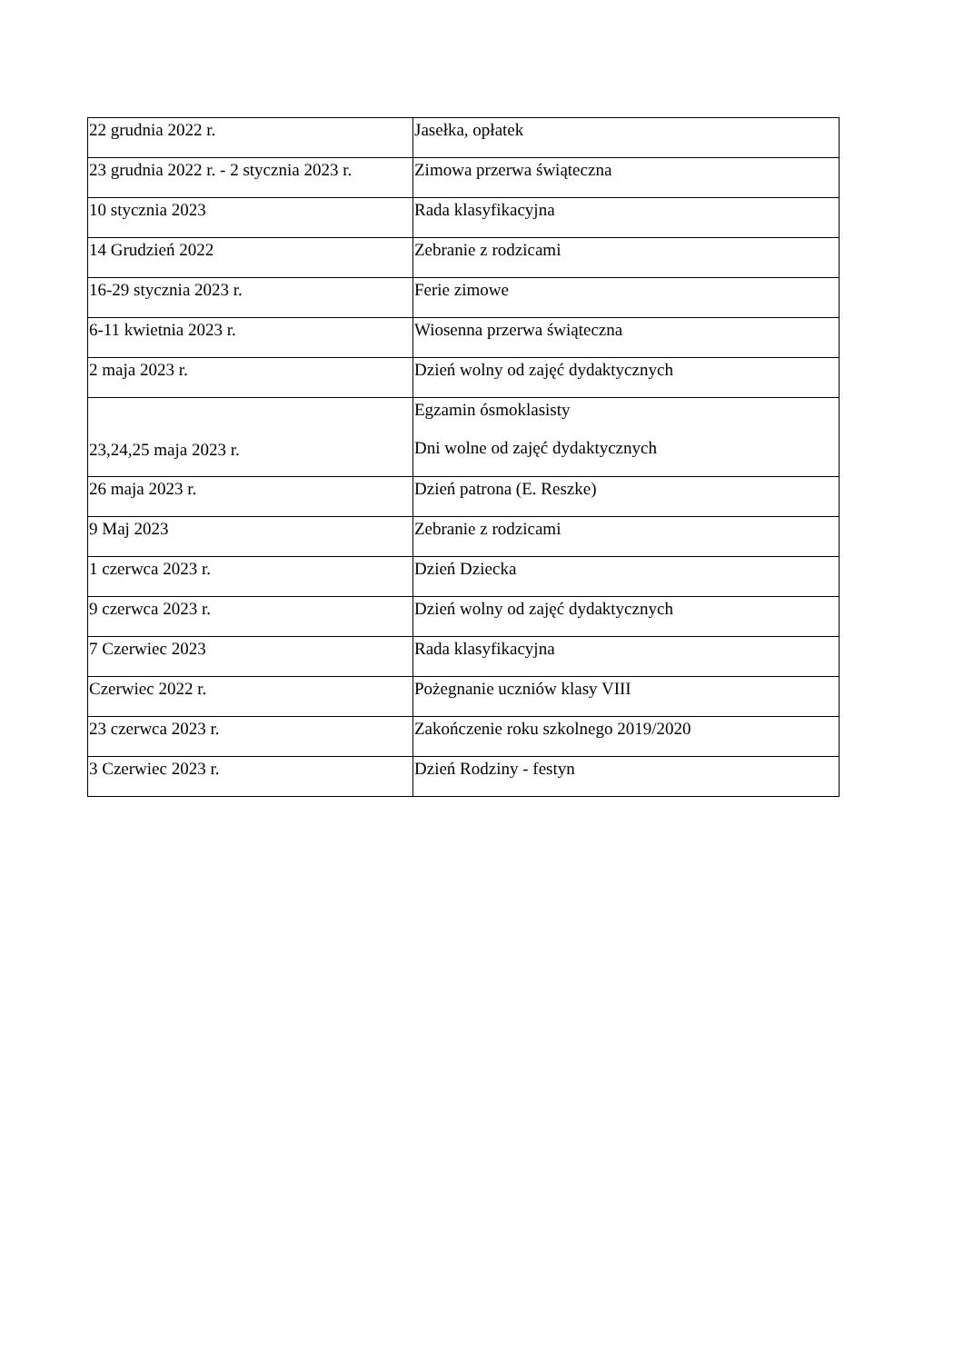| 22 grudnia 2022 r. | Jasełka, opłatek |
| 23 grudnia 2022 r. - 2 stycznia 2023 r. | Zimowa przerwa świąteczna |
| 10 stycznia 2023 | Rada klasyfikacyjna |
| 14 Grudzień 2022 | Zebranie z rodzicami |
| 16-29 stycznia 2023 r. | Ferie zimowe |
| 6-11 kwietnia 2023 r. | Wiosenna przerwa świąteczna |
| 2 maja 2023 r. | Dzień wolny od zajęć dydaktycznych |
| 23,24,25 maja 2023 r. | Egzamin ósmoklasisty Dni wolne od zajęć dydaktycznych |
| 26 maja 2023 r. | Dzień patrona (E. Reszke) |
| 9 Maj 2023 | Zebranie z rodzicami |
| 1 czerwca 2023 r. | Dzień Dziecka |
| 9 czerwca 2023 r. | Dzień wolny od zajęć dydaktycznych |
| 7 Czerwiec 2023 | Rada klasyfikacyjna |
| Czerwiec 2022 r. | Pożegnanie uczniów klasy VIII |
| 23 czerwca 2023 r. | Zakończenie roku szkolnego 2019/2020 |
| 3 Czerwiec 2023 r. | Dzień Rodziny - festyn |